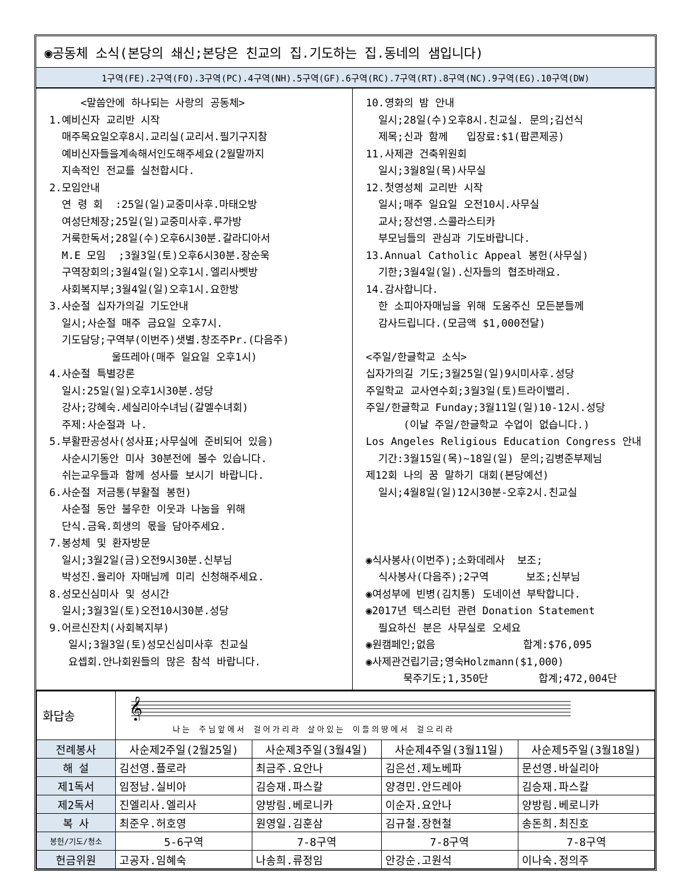◉공동체 소식(본당의 쇄신;본당은 친교의 집.기도하는 집.동네의 샘입니다)
1구역(FE).2구역(FO).3구역(PC).4구역(NH).5구역(GF).6구역(RC).7구역(RT).8구역(NC).9구역(EG).10구역(DW)
<말씀안에 하나되는 사랑의 공동체> 1.예비신자 교리반 시작 매주목요일오후8시.교리실(교리서.필기구지참 예비신자들을계속해서인도해주세요(2월말까지 지속적인 전교를 실천합시다. 2.모임안내 연 령 회 :25일(일)교중미사후.마태오방 여성단체장;25일(일)교중미사후.루가방 거룩한독서;28일(수)오후6시30분.갈라디아서 M.E 모임 ;3월3일(토)오후6시30분.장순욱 구역장회의;3월4일(일)오후1시.엘리사벳방 사회복지부;3월4일(일)오후1시.요한방 3.사순절 십자가의길 기도안내 일시;사순절 매주 금요일 오후7시. 기도담당;구역부(이번주)샛별.창조주Pr.(다음주) 울뜨레아(매주 일요일 오후1시) 4.사순절 특별강론 일시:25일(일)오후1시30분.성당 강사;강혜숙.세실리아수녀님(갈멜수녀회) 주제:사순절과 나. 5.부활판공성사(성사표;사무실에 준비되어 있음) 사순시기동안 미사 30분전에 볼수 있습니다. 쉬는교우들과 함께 성사를 보시기 바랍니다. 6.사순절 저금통(부활절 봉헌) 사순절 동안 불우한 이웃과 나눔을 위해 단식.금육.희생의 몫을 담아주세요. 7.봉성체 및 환자방문 일시;3월2일(금)오전9시30분.신부님 박성진.율리아 자매님께 미리 신청해주세요. 8.성모신심미사 및 성시간 일시;3월3일(토)오전10시30분.성당 9.어르신잔치(사회복지부) 일시;3월3일(토)성모신심미사후 친교실 요셉회.안나회원들의 많은 참석 바랍니다.
10.영화의 밤 안내 일시;28일(수)오후8시.친교실. 문의;김선식 제목;신과 함께 입장료:$1(팝콘제공) 11.사제관 건축위원회 일시;3월8일(목)사무실 12.첫영성체 교리반 시작 일시;매주 일요일 오전10시.사무실 교사;장선영.스콜라스티카 부모님들의 관심과 기도바랍니다. 13.Annual Catholic Appeal 봉헌(사무실) 기한;3월4일(일).신자들의 협조바래요. 14.감사합니다. 한 소피아자매님을 위해 도움주신 모든분들께 감사드립니다.(모금액 $1,000전달) <주일/한글학교 소식> 십자가의길 기도;3월25일(일)9시미사후.성당 주일학교 교사연수회;3월3일(토)트라이밸리. 주일/한글학교 Funday;3월11일(일)10-12시.성당 (이날 주일/한글학교 수업이 없습니다.) Los Angeles Religious Education Congress 안내 기간:3월15일(목)~18일(일) 문의;김병준부제님 제12회 나의 꿈 말하기 대회(본당예선) 일시;4월8일(일)12시30분-오후2시.친교실 ◉식사봉사(이번주);소화데레사 보조; 식사봉사(다음주);2구역 보조;신부님 ◉여성부에 빈병(김치통) 도네이션 부탁합니다. ◉2017년 텍스리턴 관련 Donation Statement 필요하신 분은 사무실로 오세요 ◉원캠페인;없음 합계:$76,095 ◉사제관건립기금;영숙Holzmann($1,000) 묵주기도;1,350단 합계;472,004단
| 화답송 | 𝄞 나는 주님앞에서 걸어가리라 살아있는 이들의땅에서 걸으리라 | | | |
| 전례봉사 | 사순제2주일(2월25일) | 사순제3주일(3월4일) | 사순제4주일(3월11일) | 사순제5주일(3월18일) |
| 해 설 | 김선영.플로라 | 최금주.요안나 | 김은선.제노베파 | 문선영.바실리아 |
| 제1독서 | 임정남.실비아 | 김승재.파스칼 | 양경민.안드레아 | 김승재.파스칼 |
| 제2독서 | 진엘리사.엘리사 | 양방림.베로니카 | 이순자.요안나 | 양방림.베로니카 |
| 복 사 | 최준우.허호영 | 원영일.김훈삼 | 김규철.장현철 | 송돈희.최진호 |
| 봉헌/기도/청소 | 5-6구역 | 7-8구역 | 7-8구역 | 7-8구역 |
| 헌금위원 | 고공자.임혜숙 | 나송희.류정임 | 안강순.고원석 | 이나숙.정의주 |